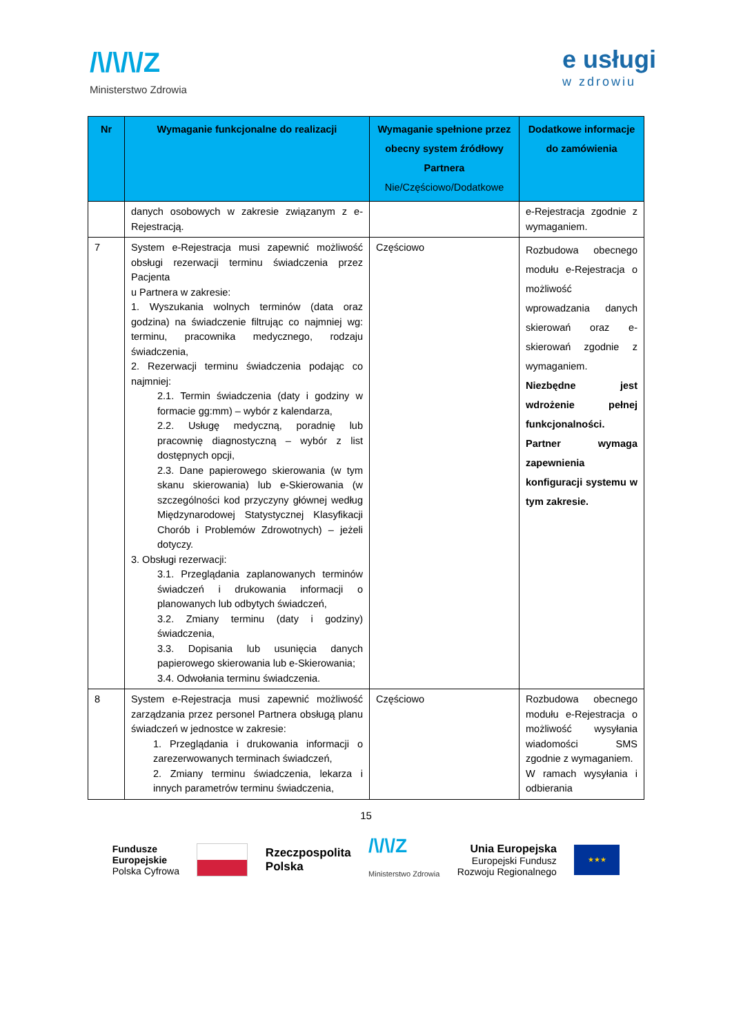/\/\/\/Z
Ministerstwo Zdrowia
e usługi
w zdrowiu
| Nr | Wymaganie funkcjonalne do realizacji | Wymaganie spełnione przez obecny system źródłowy Partnera Nie/Częściowo/Dodatkowe | Dodatkowe informacje do zamówienia |
| --- | --- | --- | --- |
| | danych osobowych w zakresie związanym z e-Rejestracją. | | e-Rejestracja zgodnie z wymaganiem. |
| 7 | System e-Rejestracja musi zapewnić możliwość obsługi rezerwacji terminu świadczenia przez Pacjenta u Partnera w zakresie: 1. Wyszukania wolnych terminów (data oraz godzina) na świadczenie filtrując co najmniej wg: terminu, pracownika medycznego, rodzaju świadczenia, 2. Rezerwacji terminu świadczenia podając co najmniej: 2.1. Termin świadczenia (daty i godziny w formacie gg:mm) – wybór z kalendarza, 2.2. Usługę medyczną, poradnię lub pracownię diagnostyczną – wybór z list dostępnych opcji, 2.3. Dane papierowego skierowania (w tym skanu skierowania) lub e-Skierowania (w szczególności kod przyczyny głównej według Międzynarodowej Statystycznej Klasyfikacji Chorób i Problemów Zdrowotnych) – jeżeli dotyczy. 3. Obsługi rezerwacji: 3.1. Przeglądania zaplanowanych terminów świadczeń i drukowania informacji o planowanych lub odbytych świadczeń, 3.2. Zmiany terminu (daty i godziny) świadczenia, 3.3. Dopisania lub usunięcia danych papierowego skierowania lub e-Skierowania; 3.4. Odwołania terminu świadczenia. | Częściowo | Rozbudowa obecnego modułu e-Rejestracja o możliwość wprowadzania danych skierowań oraz e-skierowań zgodnie z wymaganiem. Niezbędne jest wdrożenie pełnej funkcjonalności. Partner wymaga zapewnienia konfiguracji systemu w tym zakresie. |
| 8 | System e-Rejestracja musi zapewnić możliwość zarządzania przez personel Partnera obsługą planu świadczeń w jednostce w zakresie: 1. Przeglądania i drukowania informacji o zarezerwowanych terminach świadczeń, 2. Zmiany terminu świadczenia, lekarza i innych parametrów terminu świadczenia, | Częściowo | Rozbudowa obecnego modułu e-Rejestracja o możliwość wysyłania wiadomości SMS zgodnie z wymaganiem. W ramach wysyłania i odbierania |
15
Fundusze
Europejskie
Polska Cyfrowa
Rzeczpospolita
Polska
/\/\/Z
Ministerstwo Zdrowia
Unia Europejska
Europejski Fundusz
Rozwoju Regionalnego
★★★